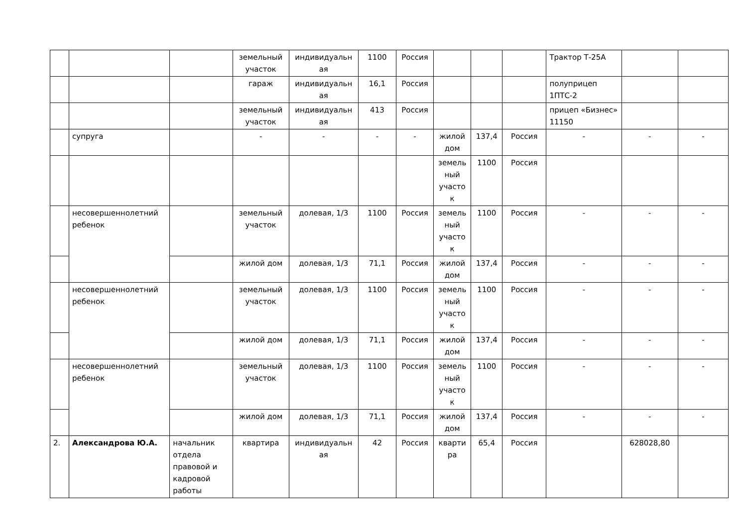| | | | земельный участок | индивидуальн ая | 1100 | Россия | | | | Трактор Т-25А | | |
| | | | гараж | индивидуальн ая | 16,1 | Россия | | | | полуприцеп 1ПТС-2 | | |
| | | | земельный участок | индивидуальн ая | 413 | Россия | | | | прицеп «Бизнес» 11150 | | |
| | супруга | | - | - | - | - | жилой дом | 137,4 | Россия | - | - | - |
| | | | | | | | земель ный участо к | 1100 | Россия | | | |
| | несовершеннолетний ребенок | | земельный участок | долевая, 1/3 | 1100 | Россия | земель ный участо к | 1100 | Россия | - | - | - |
| | | | жилой дом | долевая, 1/3 | 71,1 | Россия | жилой дом | 137,4 | Россия | - | - | - |
| | несовершеннолетний ребенок | | земельный участок | долевая, 1/3 | 1100 | Россия | земель ный участо к | 1100 | Россия | - | - | - |
| | | | жилой дом | долевая, 1/3 | 71,1 | Россия | жилой дом | 137,4 | Россия | - | - | - |
| | несовершеннолетний ребенок | | земельный участок | долевая, 1/3 | 1100 | Россия | земель ный участо к | 1100 | Россия | - | - | - |
| | | | жилой дом | долевая, 1/3 | 71,1 | Россия | жилой дом | 137,4 | Россия | - | - | - |
| 2. | Александрова Ю.А. | начальник отдела правовой и кадровой работы | квартира | индивидуальн ая | 42 | Россия | кварти ра | 65,4 | Россия | | 628028,80 | |